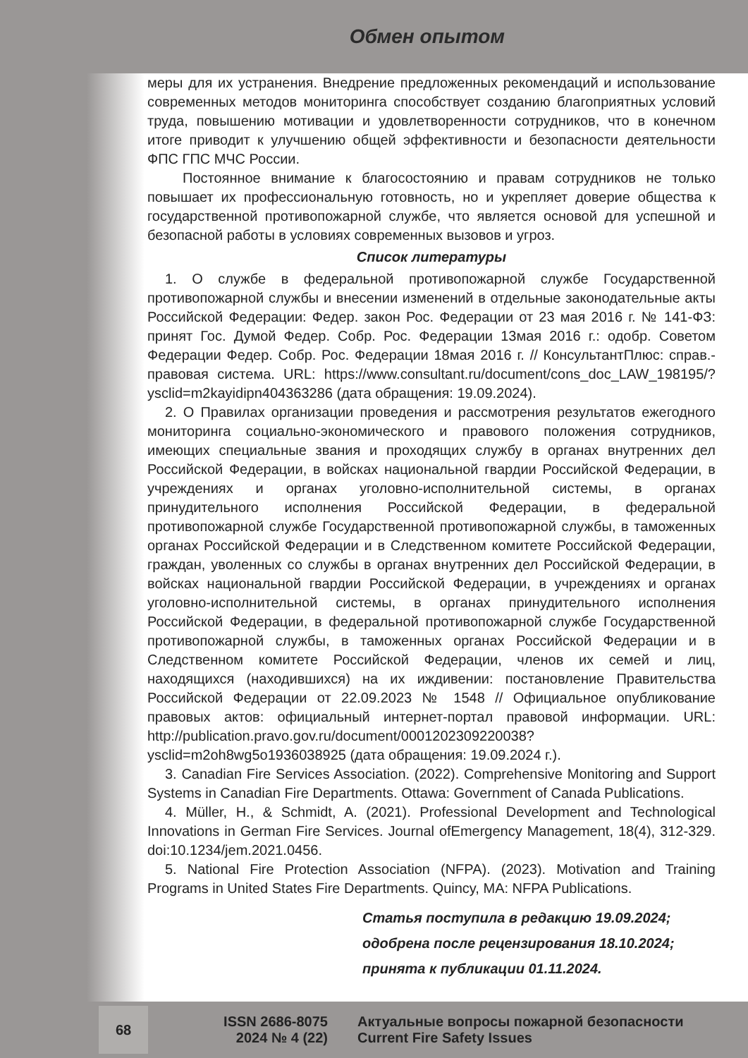Обмен опытом
меры для их устранения. Внедрение предложенных рекомендаций и использование современных методов мониторинга способствует созданию благоприятных условий труда, повышению мотивации и удовлетворенности сотрудников, что в конечном итоге приводит к улучшению общей эффективности и безопасности деятельности ФПС ГПС МЧС России.
Постоянное внимание к благосостоянию и правам сотрудников не только повышает их профессиональную готовность, но и укрепляет доверие общества к государственной противопожарной службе, что является основой для успешной и безопасной работы в условиях современных вызовов и угроз.
Список литературы
1. О службе в федеральной противопожарной службе Государственной противопожарной службы и внесении изменений в отдельные законодательные акты Российской Федерации: Федер. закон Рос. Федерации от 23 мая 2016 г. № 141-ФЗ: принят Гос. Думой Федер. Собр. Рос. Федерации 13мая 2016 г.: одобр. Советом Федерации Федер. Собр. Рос. Федерации 18мая 2016 г. // КонсультантПлюс: справ.-правовая система. URL: https://www.consultant.ru/document/cons_doc_LAW_198195/?ysclid=m2kayidipn404363286 (дата обращения: 19.09.2024).
2. О Правилах организации проведения и рассмотрения результатов ежегодного мониторинга социально-экономического и правового положения сотрудников, имеющих специальные звания и проходящих службу в органах внутренних дел Российской Федерации, в войсках национальной гвардии Российской Федерации, в учреждениях и органах уголовно-исполнительной системы, в органах принудительного исполнения Российской Федерации, в федеральной противопожарной службе Государственной противопожарной службы, в таможенных органах Российской Федерации и в Следственном комитете Российской Федерации, граждан, уволенных со службы в органах внутренних дел Российской Федерации, в войсках национальной гвардии Российской Федерации, в учреждениях и органах уголовно-исполнительной системы, в органах принудительного исполнения Российской Федерации, в федеральной противопожарной службе Государственной противопожарной службы, в таможенных органах Российской Федерации и в Следственном комитете Российской Федерации, членов их семей и лиц, находящихся (находившихся) на их иждивении: постановление Правительства Российской Федерации от 22.09.2023 № 1548 // Официальное опубликование правовых актов: официальный интернет-портал правовой информации. URL: http://publication.pravo.gov.ru/document/0001202309220038?ysclid=m2oh8wg5o1936038925 (дата обращения: 19.09.2024 г.).
3. Canadian Fire Services Association. (2022). Comprehensive Monitoring and Support Systems in Canadian Fire Departments. Ottawa: Government of Canada Publications.
4. Müller, H., & Schmidt, A. (2021). Professional Development and Technological Innovations in German Fire Services. Journal ofEmergency Management, 18(4), 312-329. doi:10.1234/jem.2021.0456.
5. National Fire Protection Association (NFPA). (2023). Motivation and Training Programs in United States Fire Departments. Quincy, MA: NFPA Publications.
Статья поступила в редакцию 19.09.2024;
одобрена после рецензирования 18.10.2024;
принята к публикации 01.11.2024.
68
ISSN 2686-8075
2024 № 4 (22)
Актуальные вопросы пожарной безопасности
Current Fire Safety Issues